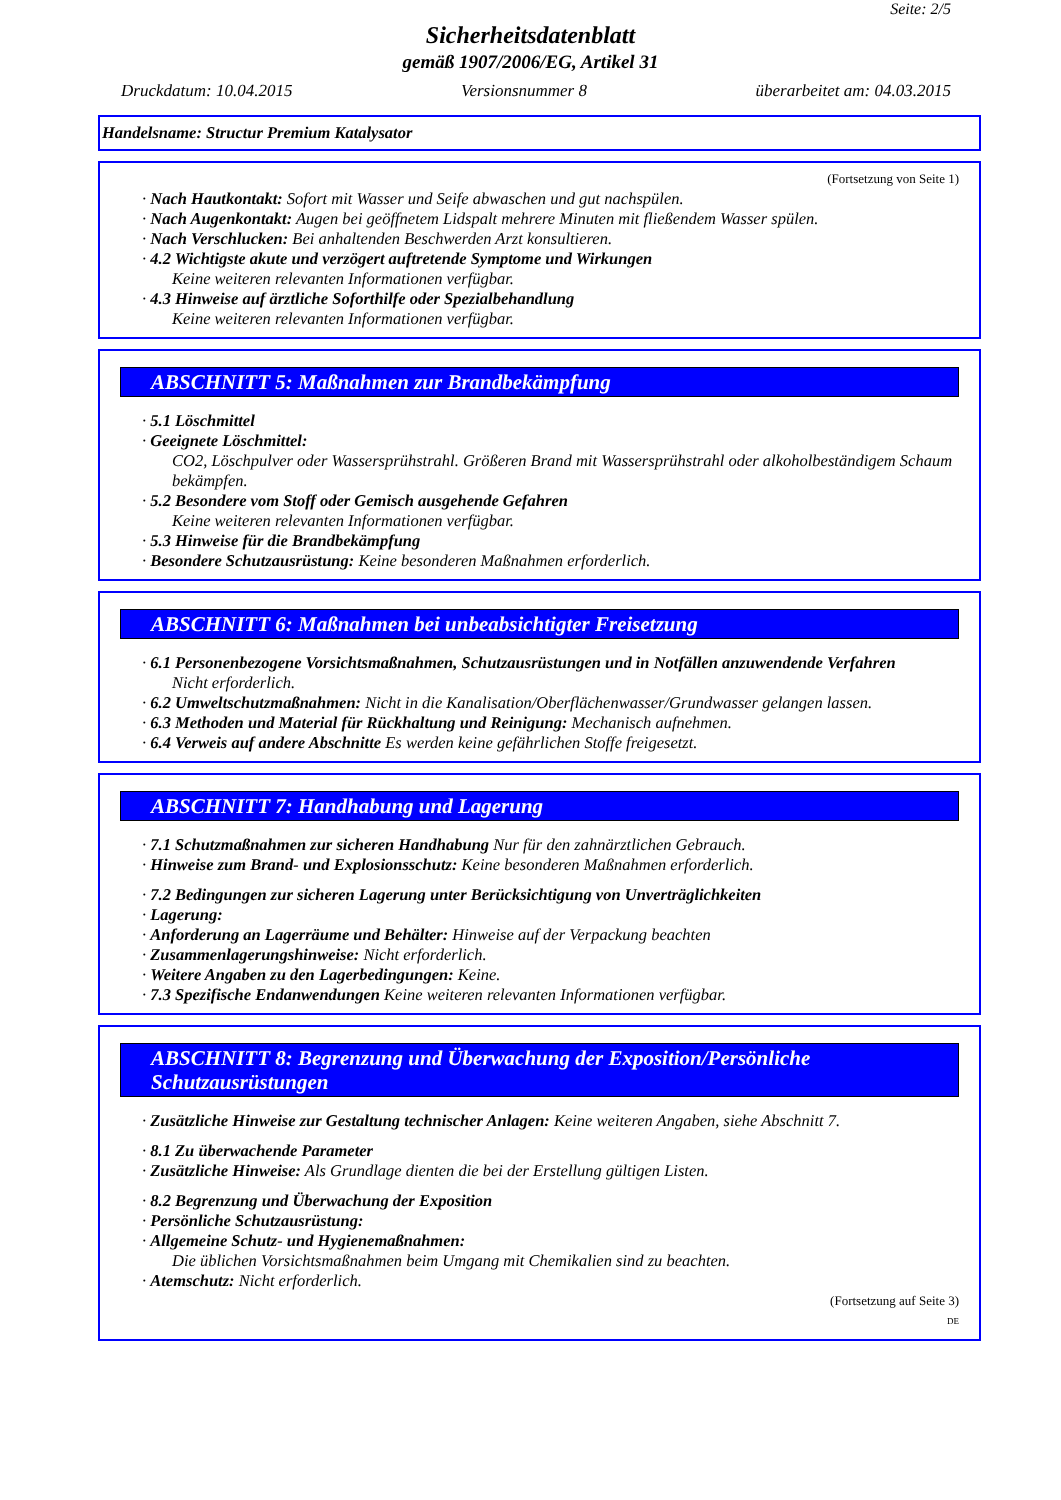Seite: 2/5
Sicherheitsdatenblatt
gemäß 1907/2006/EG, Artikel 31
Druckdatum: 10.04.2015 Versionsnummer 8 überarbeitet am: 04.03.2015
Handelsname: Structur Premium Katalysator
(Fortsetzung von Seite 1)
· Nach Hautkontakt: Sofort mit Wasser und Seife abwaschen und gut nachspülen.
· Nach Augenkontakt: Augen bei geöffnetem Lidspalt mehrere Minuten mit fließendem Wasser spülen.
· Nach Verschlucken: Bei anhaltenden Beschwerden Arzt konsultieren.
· 4.2 Wichtigste akute und verzögert auftretende Symptome und Wirkungen
Keine weiteren relevanten Informationen verfügbar.
· 4.3 Hinweise auf ärztliche Soforthilfe oder Spezialbehandlung
Keine weiteren relevanten Informationen verfügbar.
ABSCHNITT 5: Maßnahmen zur Brandbekämpfung
· 5.1 Löschmittel
· Geeignete Löschmittel:
CO2, Löschpulver oder Wassersprühstrahl. Größeren Brand mit Wassersprühstrahl oder alkoholbeständigem Schaum bekämpfen.
· 5.2 Besondere vom Stoff oder Gemisch ausgehende Gefahren
Keine weiteren relevanten Informationen verfügbar.
· 5.3 Hinweise für die Brandbekämpfung
· Besondere Schutzausrüstung: Keine besonderen Maßnahmen erforderlich.
ABSCHNITT 6: Maßnahmen bei unbeabsichtigter Freisetzung
· 6.1 Personenbezogene Vorsichtsmaßnahmen, Schutzausrüstungen und in Notfällen anzuwendende Verfahren
Nicht erforderlich.
· 6.2 Umweltschutzmaßnahmen: Nicht in die Kanalisation/Oberflächenwasser/Grundwasser gelangen lassen.
· 6.3 Methoden und Material für Rückhaltung und Reinigung: Mechanisch aufnehmen.
· 6.4 Verweis auf andere Abschnitte Es werden keine gefährlichen Stoffe freigesetzt.
ABSCHNITT 7: Handhabung und Lagerung
· 7.1 Schutzmaßnahmen zur sicheren Handhabung Nur für den zahnärztlichen Gebrauch.
· Hinweise zum Brand- und Explosionsschutz: Keine besonderen Maßnahmen erforderlich.
· 7.2 Bedingungen zur sicheren Lagerung unter Berücksichtigung von Unverträglichkeiten
· Lagerung:
· Anforderung an Lagerräume und Behälter: Hinweise auf der Verpackung beachten
· Zusammenlagerungshinweise: Nicht erforderlich.
· Weitere Angaben zu den Lagerbedingungen: Keine.
· 7.3 Spezifische Endanwendungen Keine weiteren relevanten Informationen verfügbar.
ABSCHNITT 8: Begrenzung und Überwachung der Exposition/Persönliche Schutzausrüstungen
· Zusätzliche Hinweise zur Gestaltung technischer Anlagen: Keine weiteren Angaben, siehe Abschnitt 7.
· 8.1 Zu überwachende Parameter
· Zusätzliche Hinweise: Als Grundlage dienten die bei der Erstellung gültigen Listen.
· 8.2 Begrenzung und Überwachung der Exposition
· Persönliche Schutzausrüstung:
· Allgemeine Schutz- und Hygienemaßnahmen:
Die üblichen Vorsichtsmaßnahmen beim Umgang mit Chemikalien sind zu beachten.
· Atemschutz: Nicht erforderlich.
(Fortsetzung auf Seite 3)
DE